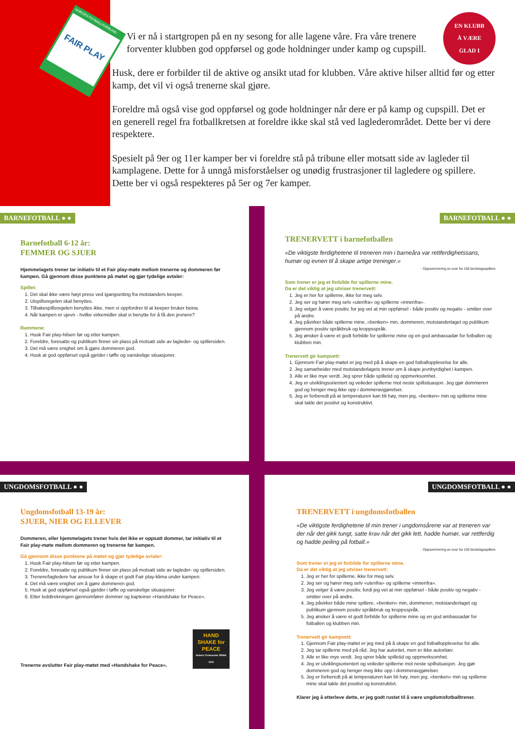NORGES FOTBALLFORBUND
FAIR PLAY
EN KLUBB
Å VÆRE
GLAD I
Vi er nå i startgropen på en ny sesong for alle lagene våre. Fra våre trenere forventer klubben god oppførsel og gode holdninger under kamp og cupspill.
Husk, dere er forbilder til de aktive og ansikt utad for klubben. Våre aktive hilser alltid før og etter kamp, det vil vi også trenerne skal gjøre.
Foreldre må også vise god oppførsel og gode holdninger når dere er på kamp og cupspill. Det er en generell regel fra fotballkretsen at foreldre ikke skal stå ved laglederområdet. Dette ber vi dere respektere.
Spesielt på 9er og 11er kamper ber vi foreldre stå på tribune eller motsatt side av lagleder til kamplagene. Dette for å unngå misforståelser og unødig frustrasjoner til lagledere og spillere. Dette ber vi også respekteres på 5er og 7er kamper.
BARNEFOTBALL ● ●
Barnefotball 6-12 år:
FEMMER OG SJUER
Hjemmelagets trener tar initiativ til et Fair play-møte mellom trenerne og dommeren før kampen. Gå gjennom disse punktene på møtet og gjør tydelige avtaler:
Spillet:
1. Det skal ikke være høyt press ved igangsetting fra motstanders keeper.
2. Utspillsregelen skal benyttes.
3. Tilbakespillsregelen benyttes ikke, men vi oppfordrer til at keeper bruker beina.
4. Når kampen er ujevn - hvilke virkemidler skal vi benytte for å få den jevnere?
Rammene:
1. Husk Fair play-hilsen før og etter kampen.
2. Foreldre, foresatte og publikum finner sin plass på motsatt side av lagleder- og spillersiden.
3. Det må være enighet om å gjøre dommeren god.
4. Husk at god oppførsel også gjelder i tøffe og vanskelige situasjoner.
BARNEFOTBALL ● ●
TRENERVETT i barnefotballen
«De viktigste ferdighetene til treneren min i barneåra var rettferdighetssans, humør og evnen til å skape artige treninger.»
- Oppsummering av svar fra 100 landslagsspillere
Som trener er jeg et forbilde for spillerne mine.
Da er det viktig at jeg utviser trenervett:
1. Jeg er her for spillerne, ikke for meg selv.
2. Jeg ser og hører meg selv «utenfra» og spillerne «innenfra».
3. Jeg velger å være positiv, for jeg vet at min oppførsel - både positiv og negativ - smitter over på andre.
4. Jeg påvirker både spillerne mine, «benken» min, dommeren, motstanderlaget og publikum gjennom positiv språkbruk og kroppsspråk.
5. Jeg ønsker å være et godt forbilde for spillerne mine og en god ambassadør for fotballen og klubben min.
Trenervett gir kampvett:
1. Gjennom Fair play-møtet er jeg med på å skape en god fotballopplevelse for alle.
2. Jeg samarbeider med motstanderlagets trener om å skape jevnbyrdighet i kampen.
3. Alle er like mye verdt. Jeg sprer både spilletid og oppmerksomhet.
4. Jeg er utviklingsorientert og veileder spillerne mot neste spillsituasjon. Jeg gjør dommeren god og henger meg ikke opp i dommeravgjørelser.
5. Jeg er forberedt på at temperaturen kan bli høy, men jeg, «benken» min og spillerne mine skal takle det positivt og konstruktivt.
UNGDOMSFOTBALL ● ●
Ungdomsfotball 13-19 år:
SJUER, NIER OG ELLEVER
Dommeren, eller hjemmelagets trener hvis det ikke er oppsatt dommer, tar initiativ til et Fair play-møte mellom dommeren og trenerne før kampen.
Gå gjennom disse punktene på møtet og gjør tydelige avtaler:
1. Husk Fair play-hilsen før og etter kampen.
2. Foreldre, foresatte og publikum finner sin plass på motsatt side av lagleder- og spillersiden.
3. Trenere/lagledere har ansvar for å skape et godt Fair play-klima under kampen.
4. Det må være enighet om å gjøre dommeren god.
5. Husk at god oppførsel også gjelder i tøffe og vanskelige situasjoner.
6. Etter loddtrekningen gjennomfører dommer og kapteiner «Handshake for Peace».
Trenerne avslutter Fair play-møtet med «Handshake for Peace».
HAND SHAKE for PEACE
Nobels Fredssenter REMA 1000
UNGDOMSFOTBALL ● ●
TRENERVETT i ungdomsfotballen
«De viktigste ferdighetene til min trener i ungdomsårene var at treneren var der når det gikk tungt, satte krav når det gikk lett, hadde humør, var rettferdig og hadde peiling på fotball.»
- Oppsummering av svar fra 100 landslagsspillere
Som trener er jeg et forbilde for spillerne mine.
Da er det viktig at jeg utviser trenervett:
1. Jeg er her for spillerne, ikke for meg selv.
2. Jeg ser og hører meg selv «utenfra» og spillerne «innenfra».
3. Jeg velger å være positiv, fordi jeg vet at min oppførsel - både positiv og negativ - smitter over på andre.
4. Jeg påvirker både mine spillere, «benken» min, dommeren, motstanderlaget og publikum gjennom positiv språkbruk og kroppsspråk.
5. Jeg ønsker å være et godt forbilde for spillerne mine og en god ambassadør for fotballen og klubben min.
Trenervett gir kampvett:
1. Gjennom Fair play-møtet er jeg med på å skape en god fotballopplevelse for alle.
2. Jeg tar spillerne med på råd. Jeg har autoritet, men er ikke autoritær.
3. Alle er like mye verdt. Jeg sprer både spilletid og oppmerksomhet.
4. Jeg er utviklingsorientert og veileder spillerne mot neste spillsituasjon. Jeg gjør dommeren god og henger meg ikke opp i dommeravgjørelser.
5. Jeg er forberedt på at temperaturen kan bli høy, men jeg, «benken» min og spillerne mine skal takle det positivt og konstruktivt.
Klarer jeg å etterleve dette, er jeg godt rustet til å være ungdomsfotballtrener.